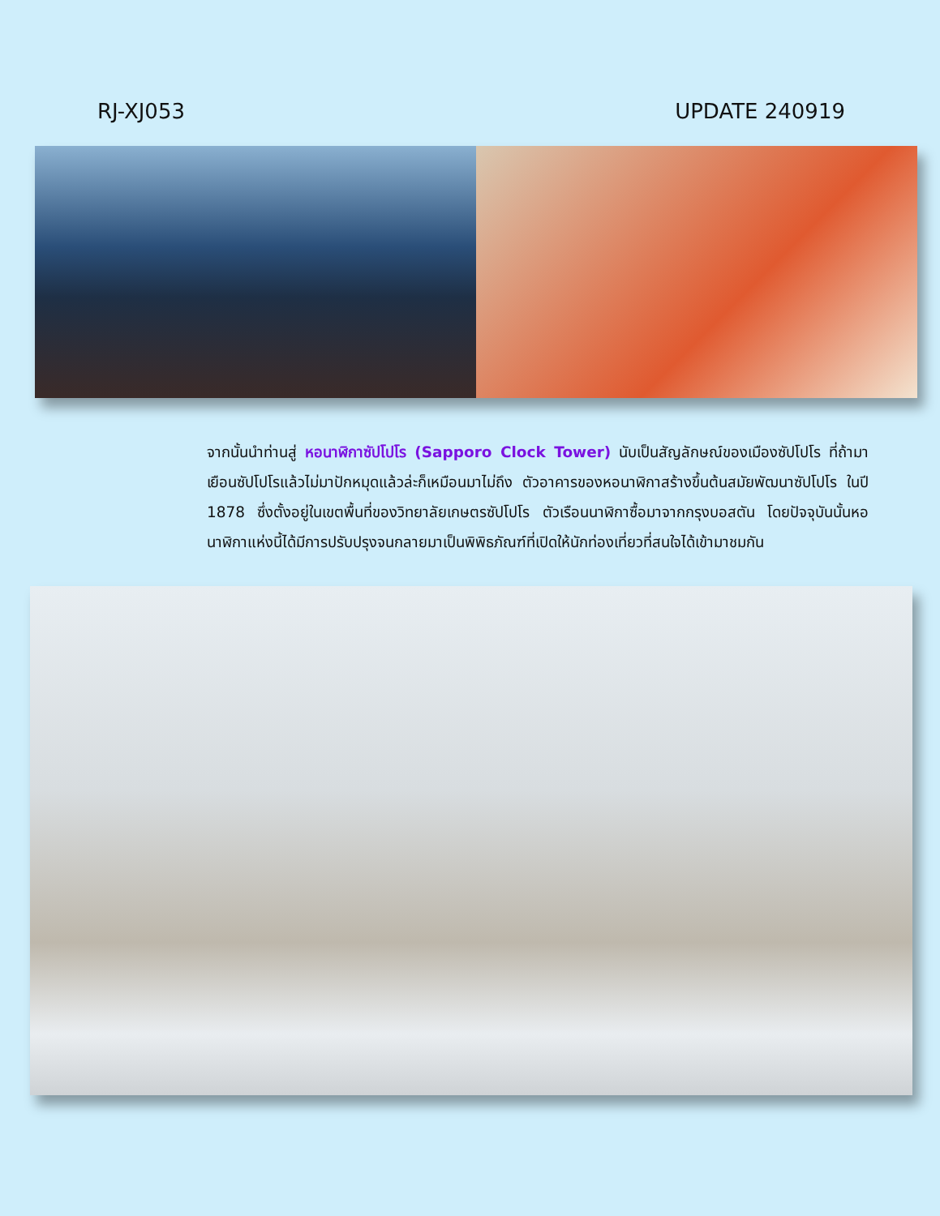RJ-XJ053 UPDATE 240919
จากนั้นนำท่านสู่ หอนาฬิกาซัปโปโร (Sapporo Clock Tower) นับเป็นสัญลักษณ์ของเมืองซัปโปโร ที่ถ้ามาเยือนซัปโปโรแล้วไม่มาปักหมุดแล้วล่ะก็เหมือนมาไม่ถึง ตัวอาคารของหอนาฬิกาสร้างขึ้นต้นสมัยพัฒนาซัปโปโร ในปี 1878 ซึ่งตั้งอยู่ในเขตพื้นที่ของวิทยาลัยเกษตรซัปโปโร ตัวเรือนนาฬิกาซื้อมาจากกรุงบอสตัน โดยปัจจุบันนั้นหอนาฬิกาแห่งนี้ได้มีการปรับปรุงจนกลายมาเป็นพิพิธภัณฑ์ที่เปิดให้นักท่องเที่ยวที่สนใจได้เข้ามาชมกัน